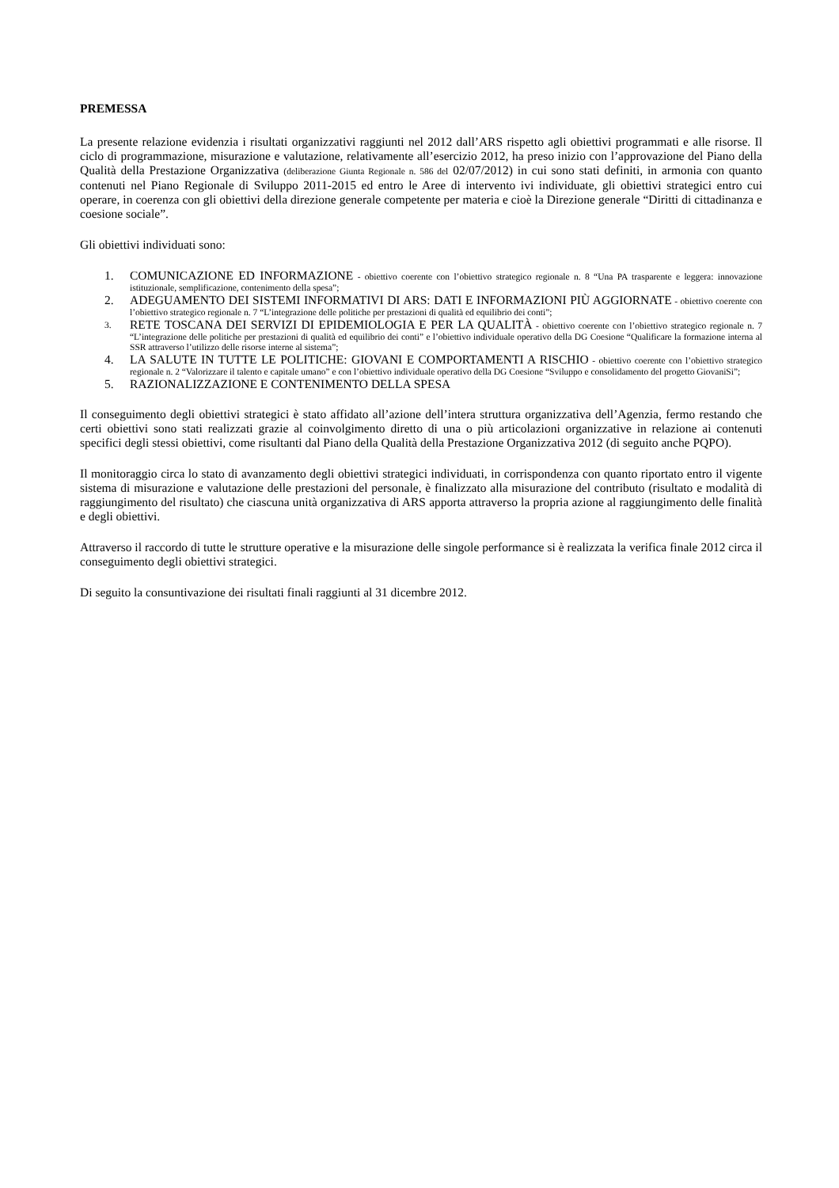PREMESSA
La presente relazione evidenzia i risultati organizzativi raggiunti nel 2012 dall’ARS rispetto agli obiettivi programmati e alle risorse. Il ciclo di programmazione, misurazione e valutazione, relativamente all’esercizio 2012, ha preso inizio con l’approvazione del Piano della Qualità della Prestazione Organizzativa (deliberazione Giunta Regionale n. 586 del 02/07/2012) in cui sono stati definiti, in armonia con quanto contenuti nel Piano Regionale di Sviluppo 2011-2015 ed entro le Aree di intervento ivi individuate, gli obiettivi strategici entro cui operare, in coerenza con gli obiettivi della direzione generale competente per materia e cioè la Direzione generale “Diritti di cittadinanza e coesione sociale”.
Gli obiettivi individuati sono:
1. COMUNICAZIONE ED INFORMAZIONE - obiettivo coerente con l’obiettivo strategico regionale n. 8 “Una PA trasparente e leggera: innovazione istituzionale, semplificazione, contenimento della spesa”;
2. ADEGUAMENTO DEI SISTEMI INFORMATIVI DI ARS: DATI E INFORMAZIONI PIÙ AGGIORNATE - obiettivo coerente con l’obiettivo strategico regionale n. 7 “L’integrazione delle politiche per prestazioni di qualità ed equilibrio dei conti”;
3. RETE TOSCANA DEI SERVIZI DI EPIDEMIOLOGIA E PER LA QUALITÀ - obiettivo coerente con l’obiettivo strategico regionale n. 7 “L’integrazione delle politiche per prestazioni di qualità ed equilibrio dei conti” e l’obiettivo individuale operativo della DG Coesione “Qualificare la formazione interna al SSR attraverso l’utilizzo delle risorse interne al sistema”;
4. LA SALUTE IN TUTTE LE POLITICHE: GIOVANI E COMPORTAMENTI A RISCHIO - obiettivo coerente con l’obiettivo strategico regionale n. 2 “Valorizzare il talento e capitale umano” e con l’obiettivo individuale operativo della DG Coesione “Sviluppo e consolidamento del progetto GiovaniSi”;
5. RAZIONALIZZAZIONE E CONTENIMENTO DELLA SPESA
Il conseguimento degli obiettivi strategici è stato affidato all’azione dell’intera struttura organizzativa dell’Agenzia, fermo restando che certi obiettivi sono stati realizzati grazie al coinvolgimento diretto di una o più articolazioni organizzative in relazione ai contenuti specifici degli stessi obiettivi, come risultanti dal Piano della Qualità della Prestazione Organizzativa 2012 (di seguito anche PQPO).
Il monitoraggio circa lo stato di avanzamento degli obiettivi strategici individuati, in corrispondenza con quanto riportato entro il vigente sistema di misurazione e valutazione delle prestazioni del personale, è finalizzato alla misurazione del contributo (risultato e modalità di raggiungimento del risultato) che ciascuna unità organizzativa di ARS apporta attraverso la propria azione al raggiungimento delle finalità e degli obiettivi.
Attraverso il raccordo di tutte le strutture operative e la misurazione delle singole performance si è realizzata la verifica finale 2012 circa il conseguimento degli obiettivi strategici.
Di seguito la consuntivazione dei risultati finali raggiunti al 31 dicembre 2012.